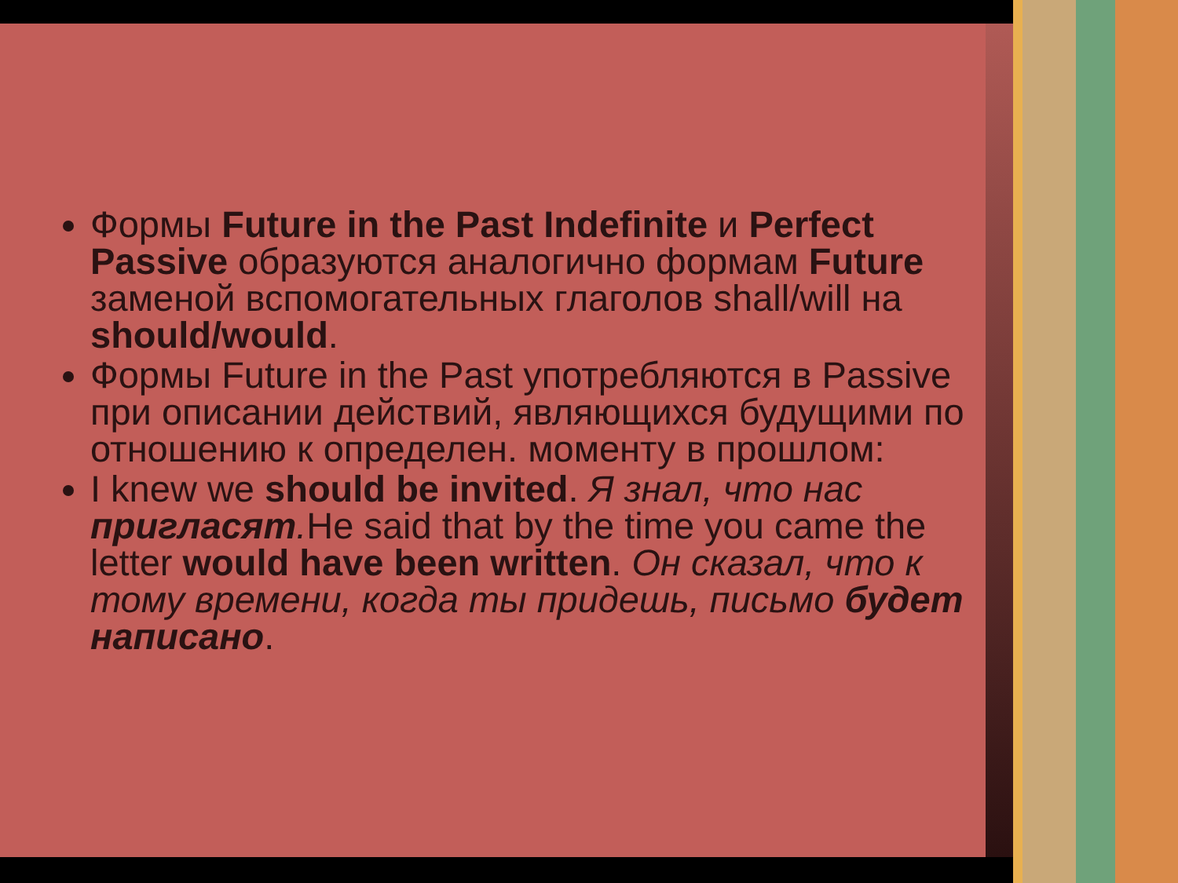Формы Future in the Past Indefinite и Perfect Passive образуются аналогично формам Future заменой вспомогательных глаголов shall/will на should/would.
Формы Future in the Past употребляются в Passive при описании действий, являющихся будущими по отношению к определен. моменту в прошлом:
I knew we should be invited. Я знал, что нас пригласят. He said that by the time you came the letter would have been written. Он сказал, что к тому времени, когда ты придешь, письмо будет написано.